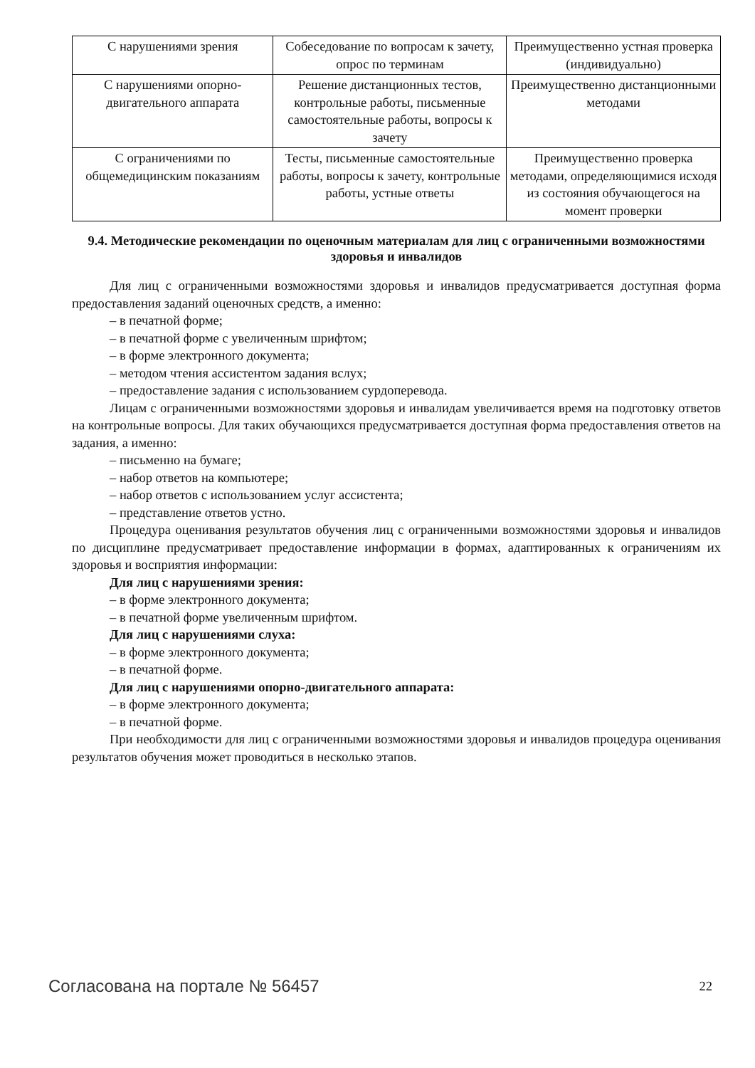| С нарушениями зрения | Собеседование по вопросам к зачету, опрос по терминам | Преимущественно устная проверка (индивидуально) |
| С нарушениями опорно-двигательного аппарата | Решение дистанционных тестов, контрольные работы, письменные самостоятельные работы, вопросы к зачету | Преимущественно дистанционными методами |
| С ограничениями по общемедицинским показаниям | Тесты, письменные самостоятельные работы, вопросы к зачету, контрольные работы, устные ответы | Преимущественно проверка методами, определяющимися исходя из состояния обучающегося на момент проверки |
9.4. Методические рекомендации по оценочным материалам для лиц с ограниченными возможностями здоровья и инвалидов
Для лиц с ограниченными возможностями здоровья и инвалидов предусматривается доступная форма предоставления заданий оценочных средств, а именно:
– в печатной форме;
– в печатной форме с увеличенным шрифтом;
– в форме электронного документа;
– методом чтения ассистентом задания вслух;
– предоставление задания с использованием сурдоперевода.
Лицам с ограниченными возможностями здоровья и инвалидам увеличивается время на подготовку ответов на контрольные вопросы. Для таких обучающихся предусматривается доступная форма предоставления ответов на задания, а именно:
– письменно на бумаге;
– набор ответов на компьютере;
– набор ответов с использованием услуг ассистента;
– представление ответов устно.
Процедура оценивания результатов обучения лиц с ограниченными возможностями здоровья и инвалидов по дисциплине предусматривает предоставление информации в формах, адаптированных к ограничениям их здоровья и восприятия информации:
Для лиц с нарушениями зрения:
– в форме электронного документа;
– в печатной форме увеличенным шрифтом.
Для лиц с нарушениями слуха:
– в форме электронного документа;
– в печатной форме.
Для лиц с нарушениями опорно-двигательного аппарата:
– в форме электронного документа;
– в печатной форме.
При необходимости для лиц с ограниченными возможностями здоровья и инвалидов процедура оценивания результатов обучения может проводиться в несколько этапов.
Согласована на портале № 56457 22